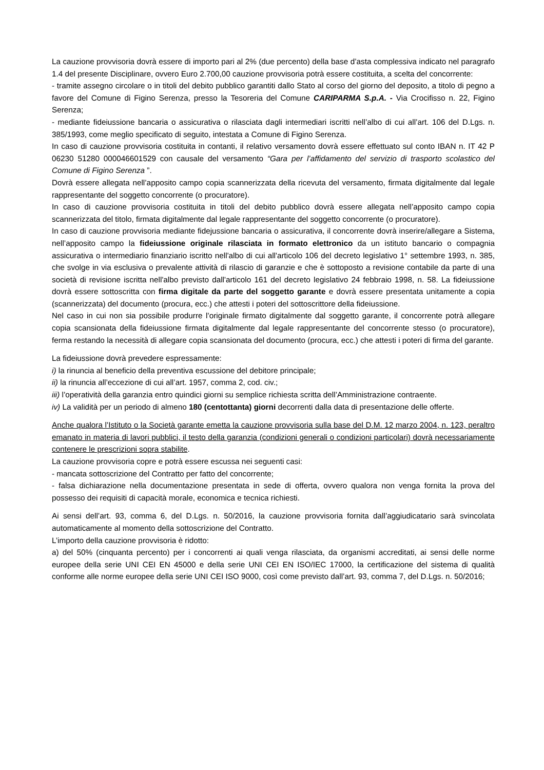La cauzione provvisoria dovrà essere di importo pari al 2% (due percento) della base d’asta complessiva indicato nel paragrafo 1.4 del presente Disciplinare, ovvero Euro 2.700,00 cauzione provvisoria potrà essere costituita, a scelta del concorrente:
- tramite assegno circolare o in titoli del debito pubblico garantiti dallo Stato al corso del giorno del deposito, a titolo di pegno a favore del Comune di Figino Serenza, presso la Tesoreria del Comune CARIPARMA S.p.A. - Via Crocifisso n. 22, Figino Serenza;
- mediante fideiussione bancaria o assicurativa o rilasciata dagli intermediari iscritti nell’albo di cui all’art. 106 del D.Lgs. n. 385/1993, come meglio specificato di seguito, intestata a Comune di Figino Serenza.
In caso di cauzione provvisoria costituita in contanti, il relativo versamento dovrà essere effettuato sul conto IBAN n. IT 42 P 06230 51280 000046601529 con causale del versamento “Gara per l’affidamento del servizio di trasporto scolastico del Comune di Figino Serenza ”.
Dovrà essere allegata nell’apposito campo copia scannerizzata della ricevuta del versamento, firmata digitalmente dal legale rappresentante del soggetto concorrente (o procuratore).
In caso di cauzione provvisoria costituita in titoli del debito pubblico dovrà essere allegata nell’apposito campo copia scannerizzata del titolo, firmata digitalmente dal legale rappresentante del soggetto concorrente (o procuratore).
In caso di cauzione provvisoria mediante fidejussione bancaria o assicurativa, il concorrente dovrà inserire/allegare a Sistema, nell’apposito campo la fideiussione originale rilasciata in formato elettronico da un istituto bancario o compagnia assicurativa o intermediario finanziario iscritto nell'albo di cui all'articolo 106 del decreto legislativo 1° settembre 1993, n. 385, che svolge in via esclusiva o prevalente attività di rilascio di garanzie e che è sottoposto a revisione contabile da parte di una società di revisione iscritta nell'albo previsto dall'articolo 161 del decreto legislativo 24 febbraio 1998, n. 58. La fideiussione dovrà essere sottoscritta con firma digitale da parte del soggetto garante e dovrà essere presentata unitamente a copia (scannerizzata) del documento (procura, ecc.) che attesti i poteri del sottoscrittore della fideiussione.
Nel caso in cui non sia possibile produrre l’originale firmato digitalmente dal soggetto garante, il concorrente potrà allegare copia scansionata della fideiussione firmata digitalmente dal legale rappresentante del concorrente stesso (o procuratore), ferma restando la necessità di allegare copia scansionata del documento (procura, ecc.) che attesti i poteri di firma del garante.
La fideiussione dovrà prevedere espressamente:
i) la rinuncia al beneficio della preventiva escussione del debitore principale;
ii) la rinuncia all’eccezione di cui all’art. 1957, comma 2, cod. civ.;
iii) l’operatività della garanzia entro quindici giorni su semplice richiesta scritta dell’Amministrazione contraente.
iv) La validità per un periodo di almeno 180 (centottanta) giorni decorrenti dalla data di presentazione delle offerte.
Anche qualora l’Istituto o la Società garante emetta la cauzione provvisoria sulla base del D.M. 12 marzo 2004, n. 123, peraltro emanato in materia di lavori pubblici, il testo della garanzia (condizioni generali o condizioni particolari) dovrà necessariamente contenere le prescrizioni sopra stabilite.
La cauzione provvisoria copre e potrà essere escussa nei seguenti casi:
- mancata sottoscrizione del Contratto per fatto del concorrente;
- falsa dichiarazione nella documentazione presentata in sede di offerta, ovvero qualora non venga fornita la prova del possesso dei requisiti di capacità morale, economica e tecnica richiesti.
Ai sensi dell’art. 93, comma 6, del D.Lgs. n. 50/2016, la cauzione provvisoria fornita dall’aggiudicatario sarà svincolata automaticamente al momento della sottoscrizione del Contratto.
L’importo della cauzione provvisoria è ridotto:
a) del 50% (cinquanta percento) per i concorrenti ai quali venga rilasciata, da organismi accreditati, ai sensi delle norme europee della serie UNI CEI EN 45000 e della serie UNI CEI EN ISO/IEC 17000, la certificazione del sistema di qualità conforme alle norme europee della serie UNI CEI ISO 9000, così come previsto dall’art. 93, comma 7, del D.Lgs. n. 50/2016;